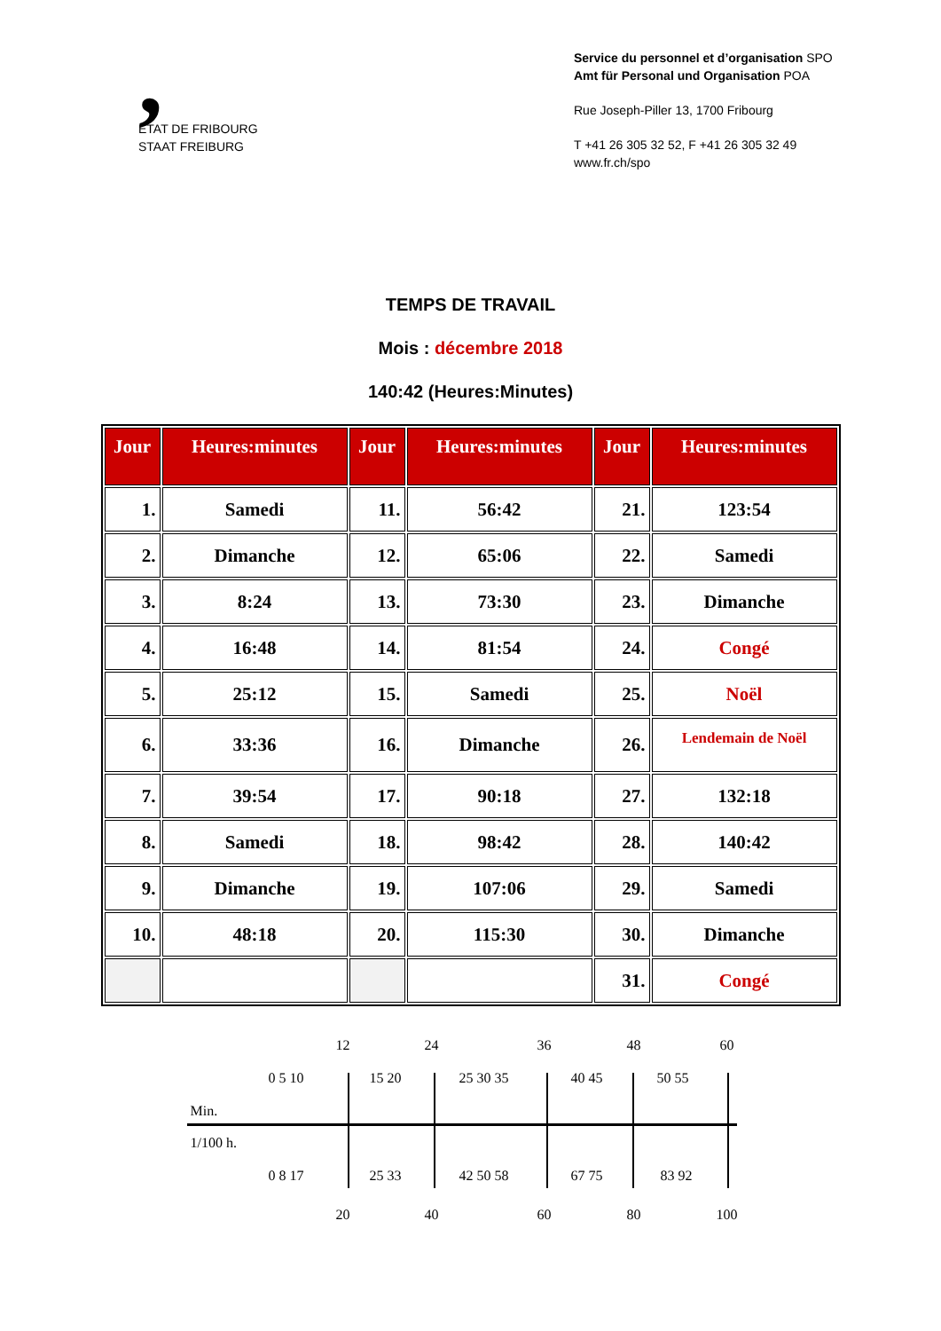,
ETAT DE FRIBOURG
STAAT FREIBURG
Service du personnel et d’organisation SPO
Amt für Personal und Organisation POA
Rue Joseph-Piller 13, 1700 Fribourg
T +41 26 305 32 52, F +41 26 305 32 49
www.fr.ch/spo
TEMPS DE TRAVAIL
Mois : décembre 2018
140:42 (Heures:Minutes)
| Jour | Heures:minutes | Jour | Heures:minutes | Jour | Heures:minutes |
| --- | --- | --- | --- | --- | --- |
| 1. | Samedi | 11. | 56:42 | 21. | 123:54 |
| 2. | Dimanche | 12. | 65:06 | 22. | Samedi |
| 3. | 8:24 | 13. | 73:30 | 23. | Dimanche |
| 4. | 16:48 | 14. | 81:54 | 24. | Congé |
| 5. | 25:12 | 15. | Samedi | 25. | Noël |
| 6. | 33:36 | 16. | Dimanche | 26. | Lendemain de Noël |
| 7. | 39:54 | 17. | 90:18 | 27. | 132:18 |
| 8. | Samedi | 18. | 98:42 | 28. | 140:42 |
| 9. | Dimanche | 19. | 107:06 | 29. | Samedi |
| 10. | 48:18 | 20. | 115:30 | 30. | Dimanche |
| | | | | 31. | Congé |
12 24 36 48 60
0 5 10 15 20 25 30 35 40 45 50 55
Min.
1/100 h.
0 8 17 25 33 42 50 58 67 75 83 92
20 40 60 80 100